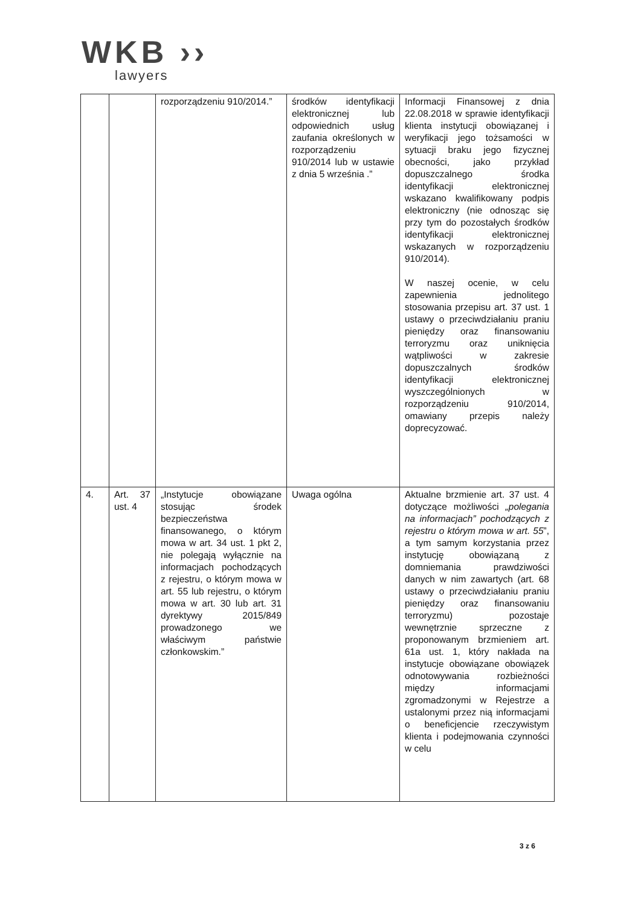WKB ››
lawyers
| | | rozporządzeniu 910/2014.” | środków identyfikacji elektronicznej lub odpowiednich usług zaufania określonych w rozporządzeniu 910/2014 lub w ustawie z dnia 5 września .” | Informacji Finansowej z dnia 22.08.2018 w sprawie identyfikacji klienta instytucji obowiązanej i weryfikacji jego tożsamości w sytuacji braku jego fizycznej obecności, jako przykład dopuszczalnego środka identyfikacji elektronicznej wskazano kwalifikowany podpis elektroniczny (nie odnosząc się przy tym do pozostałych środków identyfikacji elektronicznej wskazanych w rozporządzeniu 910/2014). W naszej ocenie, w celu zapewnienia jednolitego stosowania przepisu art. 37 ust. 1 ustawy o przeciwdziałaniu praniu pieniędzy oraz finansowaniu terroryzmu oraz uniknięcia wątpliwości w zakresie dopuszczalnych środków identyfikacji elektronicznej wyszczególnionych w rozporządzeniu 910/2014, omawiany przepis należy doprecyzować. |
| 4. | Art. 37 ust. 4 | „Instytucje obowiązane stosując środek bezpieczeństwa finansowanego, o którym mowa w art. 34 ust. 1 pkt 2, nie polegają wyłącznie na informacjach pochodzących z rejestru, o którym mowa w art. 55 lub rejestru, o którym mowa w art. 30 lub art. 31 dyrektywy 2015/849 prowadzonego we właściwym państwie członkowskim.” | Uwaga ogólna | Aktualne brzmienie art. 37 ust. 4 dotyczące możliwości „polegania na informacjach” pochodzących z rejestru o którym mowa w art. 55 ”, a tym samym korzystania przez instytucję obowiązaną z domniemania prawdziwości danych w nim zawartych (art. 68 ustawy o przeciwdziałaniu praniu pieniędzy oraz finansowaniu terroryzmu) pozostaje wewnętrznie sprzeczne z proponowanym brzmieniem art. 61a ust. 1, który nakłada na instytucje obowiązane obowiązek odnotowywania rozbieżności między informacjami zgromadzonymi w Rejestrze a ustalonymi przez nią informacjami o beneficjencie rzeczywistym klienta i podejmowania czynności w celu |
3 z 6